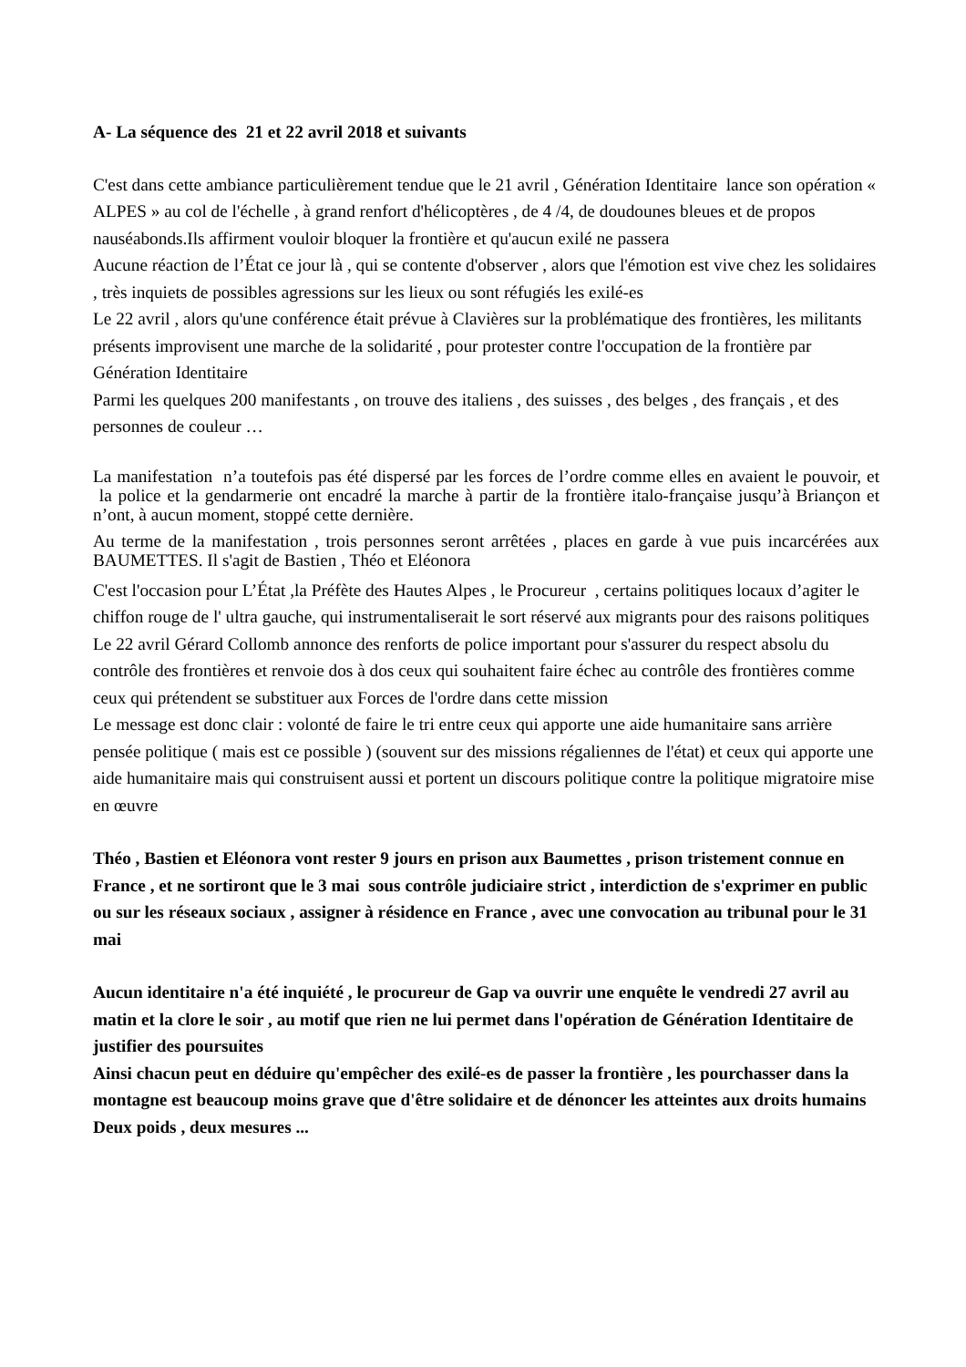A- La séquence des 21 et 22 avril 2018 et suivants
C'est dans cette ambiance particulièrement tendue que le 21 avril , Génération Identitaire lance son opération « ALPES » au col de l'échelle , à grand renfort d'hélicoptères , de 4 /4, de doudounes bleues et de propos nauséabonds.Ils affirment vouloir bloquer la frontière et qu'aucun exilé ne passera
Aucune réaction de l’État ce jour là , qui se contente d'observer , alors que l'émotion est vive chez les solidaires , très inquiets de possibles agressions sur les lieux ou sont réfugiés les exilé-es
Le 22 avril , alors qu'une conférence était prévue à Clavières sur la problématique des frontières, les militants présents improvisent une marche de la solidarité , pour protester contre l'occupation de la frontière par Génération Identitaire
Parmi les quelques 200 manifestants , on trouve des italiens , des suisses , des belges , des français , et des personnes de couleur …
La manifestation n’a toutefois pas été dispersé par les forces de l’ordre comme elles en avaient le pouvoir, et la police et la gendarmerie ont encadré la marche à partir de la frontière italo-française jusqu’à Briançon et n’ont, à aucun moment, stoppé cette dernière.
Au terme de la manifestation , trois personnes seront arrêtées , places en garde à vue puis incarcérées aux BAUMETTES. Il s'agit de Bastien , Théo et Eléonora
C'est l'occasion pour L’État ,la Préfète des Hautes Alpes , le Procureur , certains politiques locaux d’agiter le chiffon rouge de l' ultra gauche, qui instrumentaliserait le sort réservé aux migrants pour des raisons politiques
Le 22 avril Gérard Collomb annonce des renforts de police important pour s'assurer du respect absolu du contrôle des frontières et renvoie dos à dos ceux qui souhaitent faire échec au contrôle des frontières comme ceux qui prétendent se substituer aux Forces de l'ordre dans cette mission
Le message est donc clair : volonté de faire le tri entre ceux qui apporte une aide humanitaire sans arrière pensée politique ( mais est ce possible ) (souvent sur des missions régaliennes de l'état) et ceux qui apporte une aide humanitaire mais qui construisent aussi et portent un discours politique contre la politique migratoire mise en œuvre
Théo , Bastien et Eléonora vont rester 9 jours en prison aux Baumettes , prison tristement connue en France , et ne sortiront que le 3 mai sous contrôle judiciaire strict , interdiction de s'exprimer en public ou sur les réseaux sociaux , assigner à résidence en France , avec une convocation au tribunal pour le 31 mai
Aucun identitaire n'a été inquiété , le procureur de Gap va ouvrir une enquête le vendredi 27 avril au matin et la clore le soir , au motif que rien ne lui permet dans l'opération de Génération Identitaire de justifier des poursuites
Ainsi chacun peut en déduire qu'empêcher des exilé-es de passer la frontière , les pourchasser dans la montagne est beaucoup moins grave que d'être solidaire et de dénoncer les atteintes aux droits humains
Deux poids , deux mesures ...